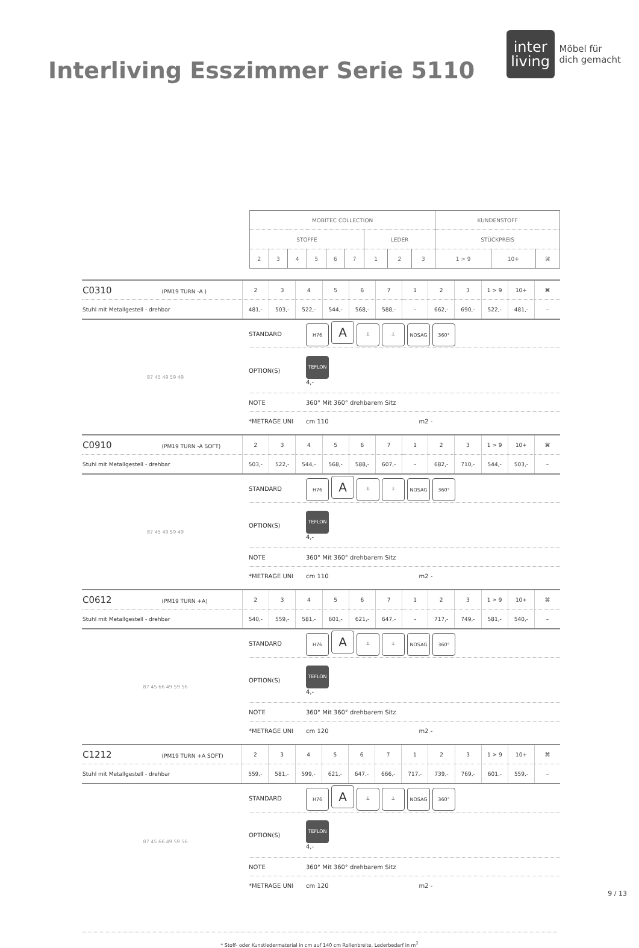Interliving Esszimmer Serie 5110
inter
living
Möbel für
dich gemacht
| MOBITEC COLLECTION | | | | | | | | | KUNDENSTOFF | | |
| STOFFE | | | | | | LEDER | | | STÜCKPREIS | | |
| 2 | 3 | 4 | 5 | 6 | 7 | 1 | 2 | 3 | 1 > 9 | 10+ | ⌘ |
| C0310 (PM19 TURN -A ) | 2 | 3 | 4 | 5 | 6 | 7 | 1 | 2 | 3 | 1 > 9 | 10+ | ⌘ |
| Stuhl mit Metallgestell - drehbar | 481,- | 503,- | 522,- | 544,- | 568,- | 588,- | – | 662,- | 690,- | 522,- | 481,- | – |
87 45 49 59 49
STANDARD H76 A ┴ ┴ NOSAG 360°
OPTION(S) TEFLON
4,-
NOTE 360° Mit 360° drehbarem Sitz
*METRAGE UNI cm 110 m2 -
| C0910 (PM19 TURN -A SOFT) | 2 | 3 | 4 | 5 | 6 | 7 | 1 | 2 | 3 | 1 > 9 | 10+ | ⌘ |
| Stuhl mit Metallgestell - drehbar | 503,- | 522,- | 544,- | 568,- | 588,- | 607,- | – | 682,- | 710,- | 544,- | 503,- | – |
87 45 49 59 49
STANDARD H76 A ┴ ┴ NOSAG 360°
OPTION(S) TEFLON
4,-
NOTE 360° Mit 360° drehbarem Sitz
*METRAGE UNI cm 110 m2 -
| C0612 (PM19 TURN +A) | 2 | 3 | 4 | 5 | 6 | 7 | 1 | 2 | 3 | 1 > 9 | 10+ | ⌘ |
| Stuhl mit Metallgestell - drehbar | 540,- | 559,- | 581,- | 601,- | 621,- | 647,- | – | 717,- | 749,- | 581,- | 540,- | – |
87 45 66 49 59 56
STANDARD H76 A ┴ ┴ NOSAG 360°
OPTION(S) TEFLON
4,-
NOTE 360° Mit 360° drehbarem Sitz
*METRAGE UNI cm 120 m2 -
| C1212 (PM19 TURN +A SOFT) | 2 | 3 | 4 | 5 | 6 | 7 | 1 | 2 | 3 | 1 > 9 | 10+ | ⌘ |
| Stuhl mit Metallgestell - drehbar | 559,- | 581,- | 599,- | 621,- | 647,- | 666,- | 717,- | 739,- | 769,- | 601,- | 559,- | – |
87 45 66 49 59 56
STANDARD H76 A ┴ ┴ NOSAG 360°
OPTION(S) TEFLON
4,-
NOTE 360° Mit 360° drehbarem Sitz
*METRAGE UNI cm 120 m2 -
* Stoff- oder Kunstledermaterial in cm auf 140 cm Rollenbreite, Lederbedarf in m<sup>2</sup>
9 / 13